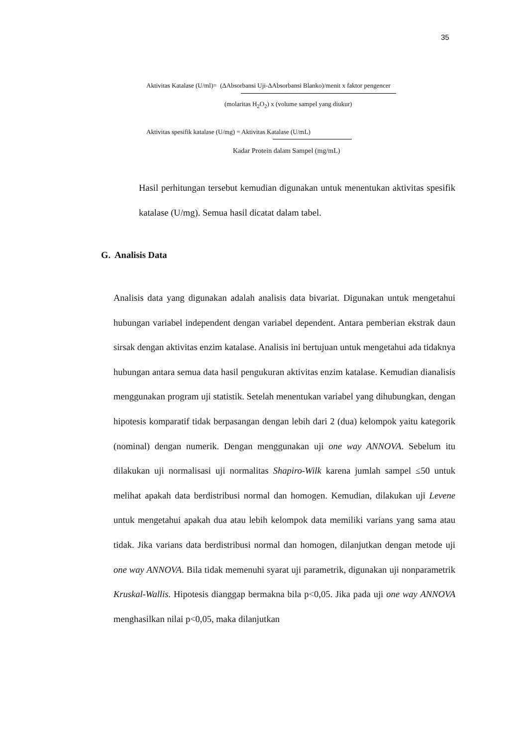35
Aktivitas Katalase (U/ml)= (ΔAbsorbansi Uji-ΔAbsorbansi Blanko)/menit x faktor pengencer
(molaritas H<sub>2</sub>O<sub>2</sub>) x (volume sampel yang diukur)
Aktivitas spesifik katalase (U/mg) = Aktivitas Katalase (U/mL)
Kadar Protein dalam Sampel (mg/mL)
Hasil perhitungan tersebut kemudian digunakan untuk menentukan aktivitas spesifik katalase (U/mg). Semua hasil dicatat dalam tabel.
G. Analisis Data
Analisis data yang digunakan adalah analisis data bivariat. Digunakan untuk mengetahui hubungan variabel independent dengan variabel dependent. Antara pemberian ekstrak daun sirsak dengan aktivitas enzim katalase. Analisis ini bertujuan untuk mengetahui ada tidaknya hubungan antara semua data hasil pengukuran aktivitas enzim katalase. Kemudian dianalisis menggunakan program uji statistik. Setelah menentukan variabel yang dihubungkan, dengan hipotesis komparatif tidak berpasangan dengan lebih dari 2 (dua) kelompok yaitu kategorik (nominal) dengan numerik. Dengan menggunakan uji one way ANNOVA. Sebelum itu dilakukan uji normalisasi uji normalitas Shapiro-Wilk karena jumlah sampel ≤50 untuk melihat apakah data berdistribusi normal dan homogen. Kemudian, dilakukan uji Levene untuk mengetahui apakah dua atau lebih kelompok data memiliki varians yang sama atau tidak. Jika varians data berdistribusi normal dan homogen, dilanjutkan dengan metode uji one way ANNOVA. Bila tidak memenuhi syarat uji parametrik, digunakan uji nonparametrik Kruskal-Wallis. Hipotesis dianggap bermakna bila p<0,05. Jika pada uji one way ANNOVA menghasilkan nilai p<0,05, maka dilanjutkan